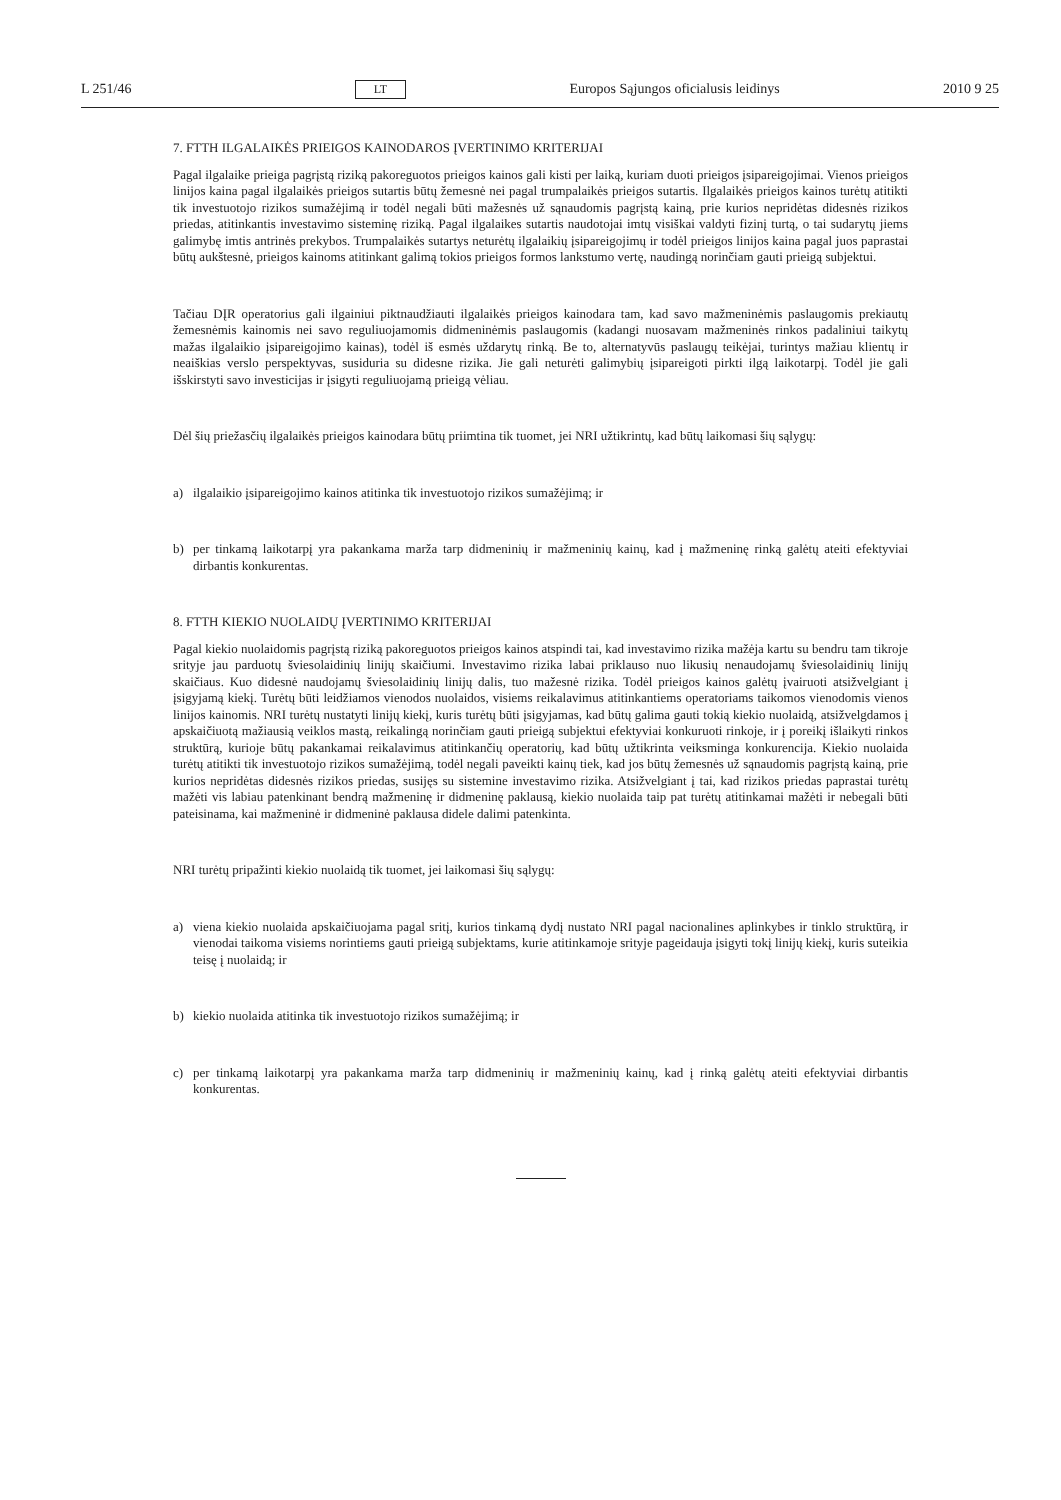L 251/46 LT Europos Sąjungos oficialusis leidinys 2010 9 25
7. FTTH ILGALAIKĖS PRIEIGOS KAINODAROS ĮVERTINIMO KRITERIJAI
Pagal ilgalaike prieiga pagrįstą riziką pakoreguotos prieigos kainos gali kisti per laiką, kuriam duoti prieigos įsipareigojimai. Vienos prieigos linijos kaina pagal ilgalaikės prieigos sutartis būtų žemesnė nei pagal trumpalaikės prieigos sutartis. Ilgalaikės prieigos kainos turėtų atitikti tik investuotojo rizikos sumažėjimą ir todėl negali būti mažesnės už sąnaudomis pagrįstą kainą, prie kurios nepridėtas didesnės rizikos priedas, atitinkantis investavimo sisteminę riziką. Pagal ilgalaikes sutartis naudotojai imtų visiškai valdyti fizinį turtą, o tai sudarytų jiems galimybę imtis antrinės prekybos. Trumpalaikės sutartys neturėtų ilgalaikių įsipareigojimų ir todėl prieigos linijos kaina pagal juos paprastai būtų aukštesnė, prieigos kainoms atitinkant galimą tokios prieigos formos lankstumo vertę, naudingą norinčiam gauti prieigą subjektui.
Tačiau DĮR operatorius gali ilgainiui piktnaudžiauti ilgalaikės prieigos kainodara tam, kad savo mažmeninėmis paslaugomis prekiautų žemesnėmis kainomis nei savo reguliuojamomis didmeninėmis paslaugomis (kadangi nuosavam mažmeninės rinkos padaliniui taikytų mažas ilgalaikio įsipareigojimo kainas), todėl iš esmės uždarytų rinką. Be to, alternatyvūs paslaugų teikėjai, turintys mažiau klientų ir neaiškias verslo perspektyvas, susiduria su didesne rizika. Jie gali neturėti galimybių įsipareigoti pirkti ilgą laikotarpį. Todėl jie gali išskirstyti savo investicijas ir įsigyti reguliuojamą prieigą vėliau.
Dėl šių priežasčių ilgalaikės prieigos kainodara būtų priimtina tik tuomet, jei NRI užtikrintų, kad būtų laikomasi šių sąlygų:
a) ilgalaikio įsipareigojimo kainos atitinka tik investuotojo rizikos sumažėjimą; ir
b) per tinkamą laikotarpį yra pakankama marža tarp didmeninių ir mažmeninių kainų, kad į mažmeninę rinką galėtų ateiti efektyviai dirbantis konkurentas.
8. FTTH KIEKIO NUOLAIDŲ ĮVERTINIMO KRITERIJAI
Pagal kiekio nuolaidomis pagrįstą riziką pakoreguotos prieigos kainos atspindi tai, kad investavimo rizika mažėja kartu su bendru tam tikroje srityje jau parduotų šviesolaidinių linijų skaičiumi. Investavimo rizika labai priklauso nuo likusių nenaudojamų šviesolaidinių linijų skaičiaus. Kuo didesnė naudojamų šviesolaidinių linijų dalis, tuo mažesnė rizika. Todėl prieigos kainos galėtų įvairuoti atsižvelgiant į įsigyjamą kiekį. Turėtų būti leidžiamos vienodos nuolaidos, visiems reikalavimus atitinkantiems operatoriams taikomos vienodomis vienos linijos kainomis. NRI turėtų nustatyti linijų kiekį, kuris turėtų būti įsigyjamas, kad būtų galima gauti tokią kiekio nuolaidą, atsižvelgdamos į apskaičiuotą mažiausią veiklos mastą, reikalingą norinčiam gauti prieigą subjektui efektyviai konkuruoti rinkoje, ir į poreikį išlaikyti rinkos struktūrą, kurioje būtų pakankamai reikalavimus atitinkančių operatorių, kad būtų užtikrinta veiksminga konkurencija. Kiekio nuolaida turėtų atitikti tik investuotojo rizikos sumažėjimą, todėl negali paveikti kainų tiek, kad jos būtų žemesnės už sąnaudomis pagrįstą kainą, prie kurios nepridėtas didesnės rizikos priedas, susijęs su sistemine investavimo rizika. Atsižvelgiant į tai, kad rizikos priedas paprastai turėtų mažėti vis labiau patenkinant bendrą mažmeninę ir didmeninę paklausą, kiekio nuolaida taip pat turėtų atitinkamai mažėti ir nebegali būti pateisinama, kai mažmeninė ir didmeninė paklausa didele dalimi patenkinta.
NRI turėtų pripažinti kiekio nuolaidą tik tuomet, jei laikomasi šių sąlygų:
a) viena kiekio nuolaida apskaičiuojama pagal sritį, kurios tinkamą dydį nustato NRI pagal nacionalines aplinkybes ir tinklo struktūrą, ir vienodai taikoma visiems norintiems gauti prieigą subjektams, kurie atitinkamoje srityje pageidauja įsigyti tokį linijų kiekį, kuris suteikia teisę į nuolaidą; ir
b) kiekio nuolaida atitinka tik investuotojo rizikos sumažėjimą; ir
c) per tinkamą laikotarpį yra pakankama marža tarp didmeninių ir mažmeninių kainų, kad į rinką galėtų ateiti efektyviai dirbantis konkurentas.